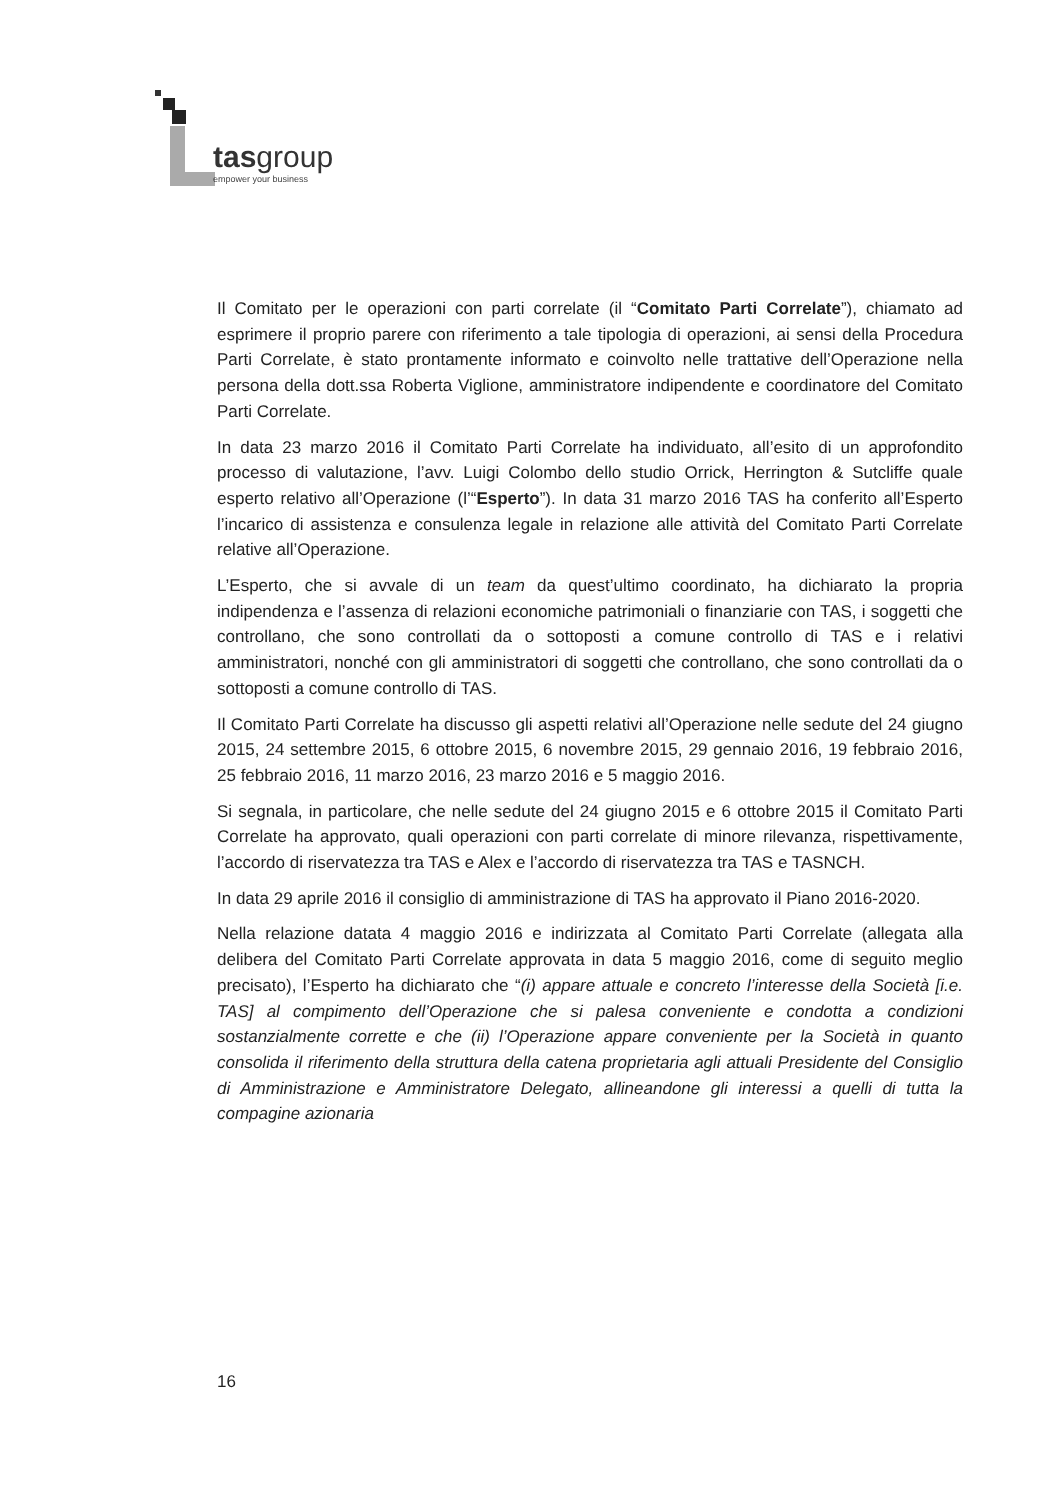tasgroup
empower your business
Il Comitato per le operazioni con parti correlate (il “Comitato Parti Correlate”), chiamato ad esprimere il proprio parere con riferimento a tale tipologia di operazioni, ai sensi della Procedura Parti Correlate, è stato prontamente informato e coinvolto nelle trattative dell’Operazione nella persona della dott.ssa Roberta Viglione, amministratore indipendente e coordinatore del Comitato Parti Correlate.
In data 23 marzo 2016 il Comitato Parti Correlate ha individuato, all’esito di un approfondito processo di valutazione, l’avv. Luigi Colombo dello studio Orrick, Herrington & Sutcliffe quale esperto relativo all’Operazione (l’“Esperto”). In data 31 marzo 2016 TAS ha conferito all’Esperto l’incarico di assistenza e consulenza legale in relazione alle attività del Comitato Parti Correlate relative all’Operazione.
L’Esperto, che si avvale di un team da quest’ultimo coordinato, ha dichiarato la propria indipendenza e l’assenza di relazioni economiche patrimoniali o finanziarie con TAS, i soggetti che controllano, che sono controllati da o sottoposti a comune controllo di TAS e i relativi amministratori, nonché con gli amministratori di soggetti che controllano, che sono controllati da o sottoposti a comune controllo di TAS.
Il Comitato Parti Correlate ha discusso gli aspetti relativi all’Operazione nelle sedute del 24 giugno 2015, 24 settembre 2015, 6 ottobre 2015, 6 novembre 2015, 29 gennaio 2016, 19 febbraio 2016, 25 febbraio 2016, 11 marzo 2016, 23 marzo 2016 e 5 maggio 2016.
Si segnala, in particolare, che nelle sedute del 24 giugno 2015 e 6 ottobre 2015 il Comitato Parti Correlate ha approvato, quali operazioni con parti correlate di minore rilevanza, rispettivamente, l’accordo di riservatezza tra TAS e Alex e l’accordo di riservatezza tra TAS e TASNCH.
In data 29 aprile 2016 il consiglio di amministrazione di TAS ha approvato il Piano 2016-2020.
Nella relazione datata 4 maggio 2016 e indirizzata al Comitato Parti Correlate (allegata alla delibera del Comitato Parti Correlate approvata in data 5 maggio 2016, come di seguito meglio precisato), l’Esperto ha dichiarato che “(i) appare attuale e concreto l’interesse della Società [i.e. TAS] al compimento dell’Operazione che si palesa conveniente e condotta a condizioni sostanzialmente corrette e che (ii) l’Operazione appare conveniente per la Società in quanto consolida il riferimento della struttura della catena proprietaria agli attuali Presidente del Consiglio di Amministrazione e Amministratore Delegato, allineandone gli interessi a quelli di tutta la compagine azionaria
16